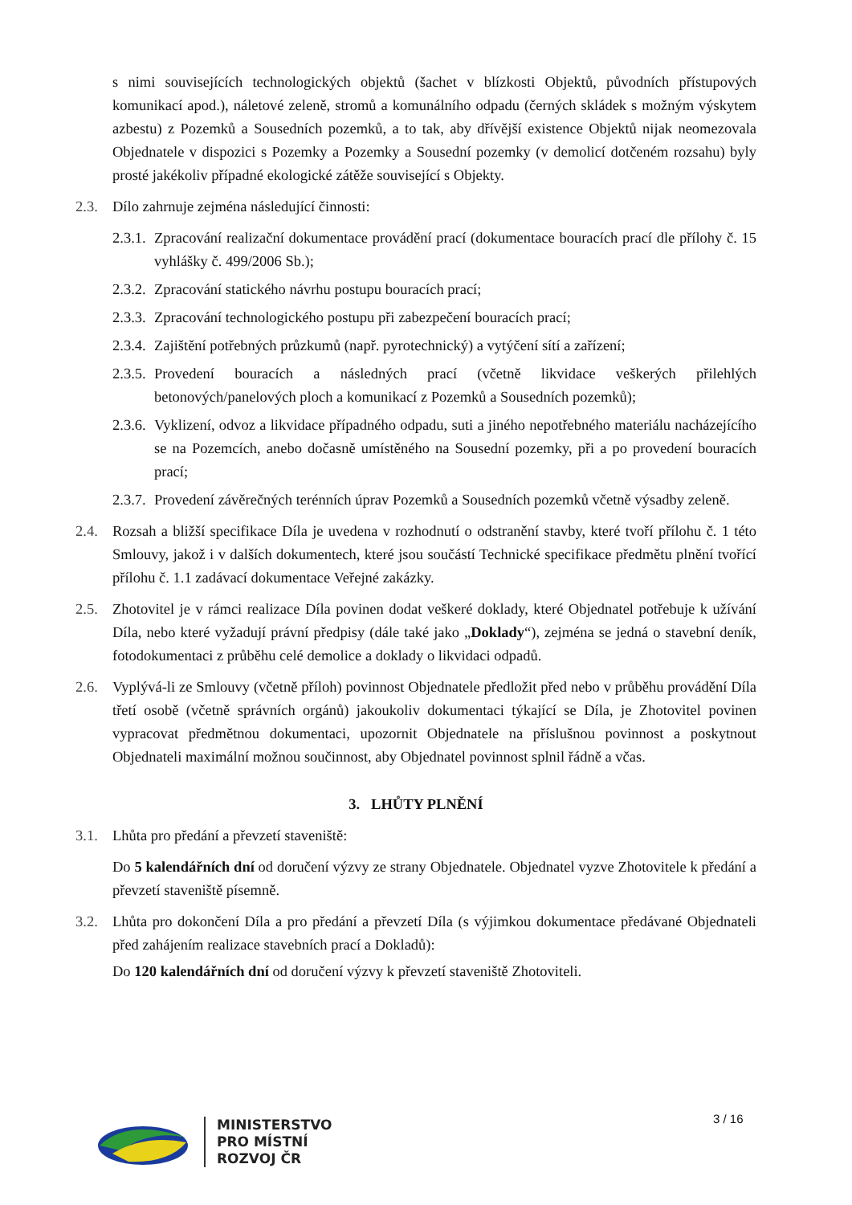s nimi souvisejících technologických objektů (šachet v blízkosti Objektů, původních přístupových komunikací apod.), náletové zeleně, stromů a komunálního odpadu (černých skládek s možným výskytem azbestu) z Pozemků a Sousedních pozemků, a to tak, aby dřívější existence Objektů nijak neomezovala Objednatele v dispozici s Pozemky a Pozemky a Sousední pozemky (v demolicí dotčeném rozsahu) byly prosté jakékoliv případné ekologické zátěže související s Objekty.
2.3. Dílo zahrnuje zejména následující činnosti:
2.3.1. Zpracování realizační dokumentace provádění prací (dokumentace bouracích prací dle přílohy č. 15 vyhlášky č. 499/2006 Sb.);
2.3.2. Zpracování statického návrhu postupu bouracích prací;
2.3.3. Zpracování technologického postupu při zabezpečení bouracích prací;
2.3.4. Zajištění potřebných průzkumů (např. pyrotechnický) a vytýčení sítí a zařízení;
2.3.5. Provedení bouracích a následných prací (včetně likvidace veškerých přilehlých betonových/panelových ploch a komunikací z Pozemků a Sousedních pozemků);
2.3.6. Vyklizení, odvoz a likvidace případného odpadu, suti a jiného nepotřebného materiálu nacházejícího se na Pozemcích, anebo dočasně umístěného na Sousední pozemky, při a po provedení bouracích prací;
2.3.7. Provedení závěrečných terénních úprav Pozemků a Sousedních pozemků včetně výsadby zeleně.
2.4. Rozsah a bližší specifikace Díla je uvedena v rozhodnutí o odstranění stavby, které tvoří přílohu č. 1 této Smlouvy, jakož i v dalších dokumentech, které jsou součástí Technické specifikace předmětu plnění tvořící přílohu č. 1.1 zadávací dokumentace Veřejné zakázky.
2.5. Zhotovitel je v rámci realizace Díla povinen dodat veškeré doklady, které Objednatel potřebuje k užívání Díla, nebo které vyžadují právní předpisy (dále také jako „Doklady“), zejména se jedná o stavební deník, fotodokumentaci z průběhu celé demolice a doklady o likvidaci odpadů.
2.6. Vyplývá-li ze Smlouvy (včetně příloh) povinnost Objednatele předložit před nebo v průběhu provádění Díla třetí osobě (včetně správních orgánů) jakoukoliv dokumentaci týkající se Díla, je Zhotovitel povinen vypracovat předmětnou dokumentaci, upozornit Objednatele na příslušnou povinnost a poskytnout Objednateli maximální možnou součinnost, aby Objednatel povinnost splnil řádně a včas.
3. LHŮTY PLNĚNÍ
3.1. Lhůta pro předání a převzetí staveniště:
Do 5 kalendářních dní od doručení výzvy ze strany Objednatele. Objednatel vyzve Zhotovitele k předání a převzetí staveniště písemně.
3.2. Lhůta pro dokončení Díla a pro předání a převzetí Díla (s výjimkou dokumentace předávané Objednateli před zahájením realizace stavebních prací a Dokladů):
Do 120 kalendářních dní od doručení výzvy k převzetí staveniště Zhotoviteli.
3 / 16
MINISTERSTVO
PRO MÍSTNÍ
ROZVOJ ČR